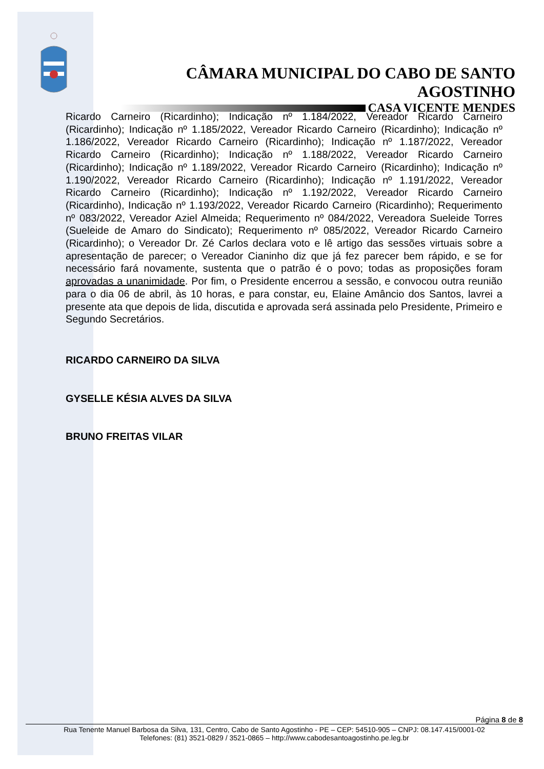CÂMARA MUNICIPAL DO CABO DE SANTO AGOSTINHO
CASA VICENTE MENDES
Ricardo Carneiro (Ricardinho); Indicação nº 1.184/2022, Vereador Ricardo Carneiro (Ricardinho); Indicação nº 1.185/2022, Vereador Ricardo Carneiro (Ricardinho); Indicação nº 1.186/2022, Vereador Ricardo Carneiro (Ricardinho); Indicação nº 1.187/2022, Vereador Ricardo Carneiro (Ricardinho); Indicação nº 1.188/2022, Vereador Ricardo Carneiro (Ricardinho); Indicação nº 1.189/2022, Vereador Ricardo Carneiro (Ricardinho); Indicação nº 1.190/2022, Vereador Ricardo Carneiro (Ricardinho); Indicação nº 1.191/2022, Vereador Ricardo Carneiro (Ricardinho); Indicação nº 1.192/2022, Vereador Ricardo Carneiro (Ricardinho), Indicação nº 1.193/2022, Vereador Ricardo Carneiro (Ricardinho); Requerimento nº 083/2022, Vereador Aziel Almeida; Requerimento nº 084/2022, Vereadora Sueleide Torres (Sueleide de Amaro do Sindicato); Requerimento nº 085/2022, Vereador Ricardo Carneiro (Ricardinho); o Vereador Dr. Zé Carlos declara voto e lê artigo das sessões virtuais sobre a apresentação de parecer; o Vereador Cianinho diz que já fez parecer bem rápido, e se for necessário fará novamente, sustenta que o patrão é o povo; todas as proposições foram aprovadas a unanimidade. Por fim, o Presidente encerrou a sessão, e convocou outra reunião para o dia 06 de abril, às 10 horas, e para constar, eu, Elaine Amâncio dos Santos, lavrei a presente ata que depois de lida, discutida e aprovada será assinada pelo Presidente, Primeiro e Segundo Secretários.
RICARDO CARNEIRO DA SILVA
GYSELLE KÉSIA ALVES DA SILVA
BRUNO FREITAS VILAR
Página 8 de 8
Rua Tenente Manuel Barbosa da Silva, 131, Centro, Cabo de Santo Agostinho - PE – CEP: 54510-905 – CNPJ: 08.147.415/0001-02
Telefones: (81) 3521-0829 / 3521-0865 – http://www.cabodesantoagostinho.pe.leg.br